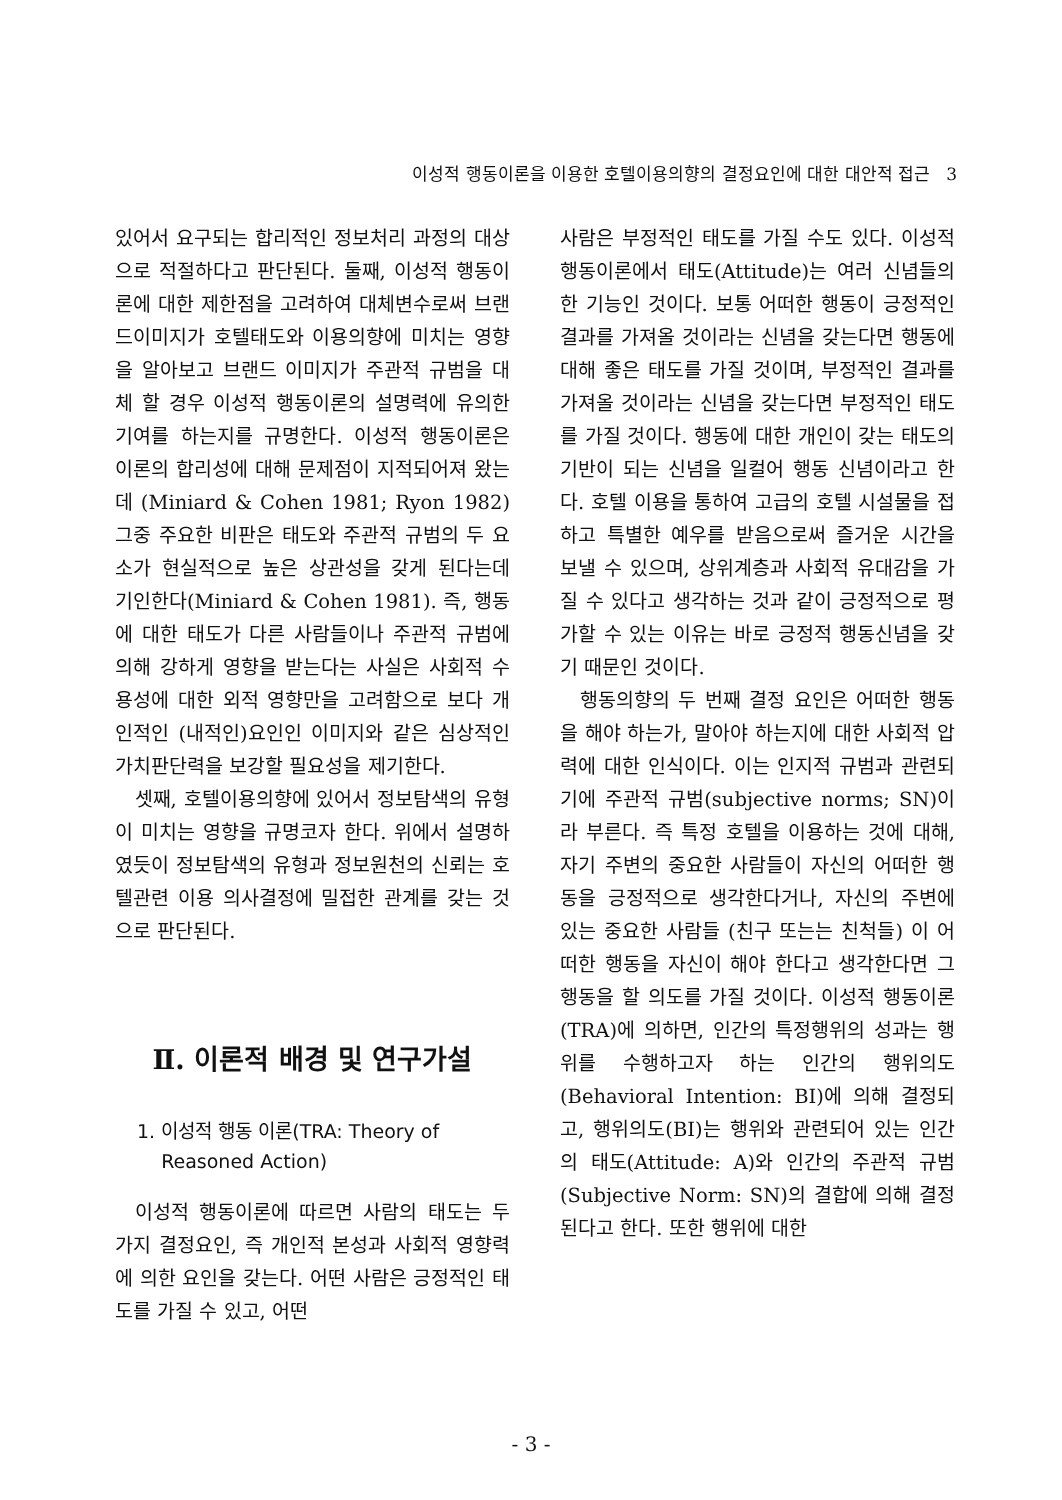이성적 행동이론을 이용한 호텔이용의향의 결정요인에 대한 대안적 접근 3
있어서 요구되는 합리적인 정보처리 과정의 대상으로 적절하다고 판단된다. 둘째, 이성적 행동이론에 대한 제한점을 고려하여 대체변수로써 브랜드이미지가 호텔태도와 이용의향에 미치는 영향을 알아보고 브랜드 이미지가 주관적 규범을 대체 할 경우 이성적 행동이론의 설명력에 유의한 기여를 하는지를 규명한다. 이성적 행동이론은 이론의 합리성에 대해 문제점이 지적되어져 왔는데 (Miniard & Cohen 1981; Ryon 1982) 그중 주요한 비판은 태도와 주관적 규범의 두 요소가 현실적으로 높은 상관성을 갖게 된다는데 기인한다(Miniard & Cohen 1981). 즉, 행동에 대한 태도가 다른 사람들이나 주관적 규범에 의해 강하게 영향을 받는다는 사실은 사회적 수용성에 대한 외적 영향만을 고려함으로 보다 개인적인 (내적인)요인인 이미지와 같은 심상적인 가치판단력을 보강할 필요성을 제기한다.
셋째, 호텔이용의향에 있어서 정보탐색의 유형이 미치는 영향을 규명코자 한다. 위에서 설명하였듯이 정보탐색의 유형과 정보원천의 신뢰는 호텔관련 이용 의사결정에 밀접한 관계를 갖는 것으로 판단된다.
Ⅱ. 이론적 배경 및 연구가설
1. 이성적 행동 이론(TRA: Theory of
Reasoned Action)
이성적 행동이론에 따르면 사람의 태도는 두 가지 결정요인, 즉 개인적 본성과 사회적 영향력에 의한 요인을 갖는다. 어떤 사람은 긍정적인 태도를 가질 수 있고, 어떤
사람은 부정적인 태도를 가질 수도 있다. 이성적 행동이론에서 태도(Attitude)는 여러 신념들의 한 기능인 것이다. 보통 어떠한 행동이 긍정적인 결과를 가져올 것이라는 신념을 갖는다면 행동에 대해 좋은 태도를 가질 것이며, 부정적인 결과를 가져올 것이라는 신념을 갖는다면 부정적인 태도를 가질 것이다. 행동에 대한 개인이 갖는 태도의 기반이 되는 신념을 일컬어 행동 신념이라고 한다. 호텔 이용을 통하여 고급의 호텔 시설물을 접하고 특별한 예우를 받음으로써 즐거운 시간을 보낼 수 있으며, 상위계층과 사회적 유대감을 가질 수 있다고 생각하는 것과 같이 긍정적으로 평가할 수 있는 이유는 바로 긍정적 행동신념을 갖기 때문인 것이다.
행동의향의 두 번째 결정 요인은 어떠한 행동을 해야 하는가, 말아야 하는지에 대한 사회적 압력에 대한 인식이다. 이는 인지적 규범과 관련되기에 주관적 규범(subjective norms; SN)이라 부른다. 즉 특정 호텔을 이용하는 것에 대해, 자기 주변의 중요한 사람들이 자신의 어떠한 행동을 긍정적으로 생각한다거나, 자신의 주변에 있는 중요한 사람들 (친구 또는는 친척들) 이 어떠한 행동을 자신이 해야 한다고 생각한다면 그 행동을 할 의도를 가질 것이다. 이성적 행동이론(TRA)에 의하면, 인간의 특정행위의 성과는 행위를 수행하고자 하는 인간의 행위의도(Behavioral Intention: BI)에 의해 결정되고, 행위의도(BI)는 행위와 관련되어 있는 인간의 태도(Attitude: A)와 인간의 주관적 규범(Subjective Norm: SN)의 결합에 의해 결정된다고 한다. 또한 행위에 대한
- 3 -